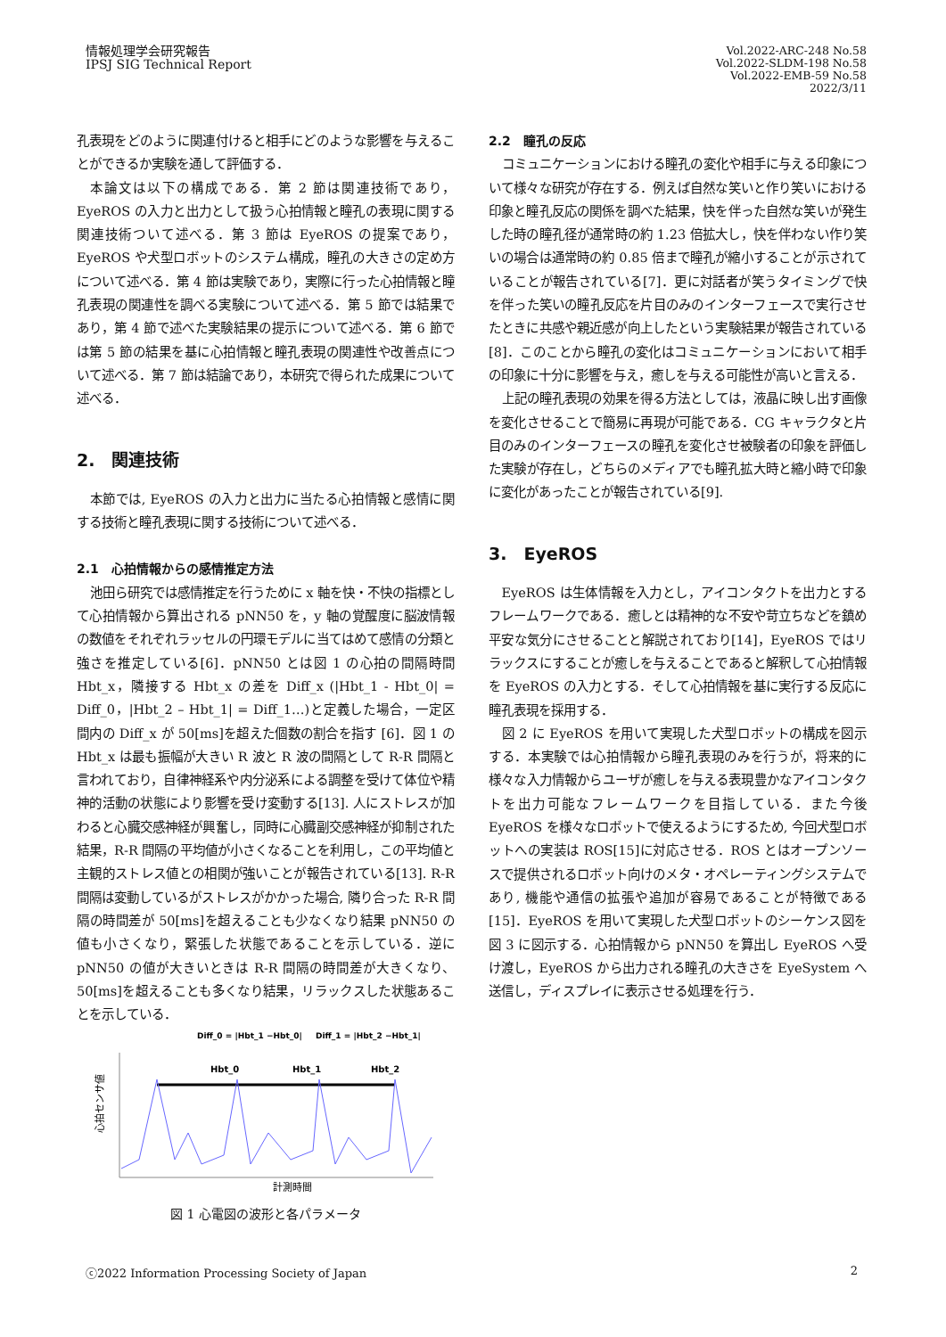情報処理学会研究報告
IPSJ SIG Technical Report
Vol.2022-ARC-248 No.58
Vol.2022-SLDM-198 No.58
Vol.2022-EMB-59 No.58
2022/3/11
孔表現をどのように関連付けると相手にどのような影響を与えることができるか実験を通して評価する．
本論文は以下の構成である．第 2 節は関連技術であり，EyeROS の入力と出力として扱う心拍情報と瞳孔の表現に関する関連技術ついて述べる．第 3 節は EyeROS の提案であり，EyeROS や犬型ロボットのシステム構成，瞳孔の大きさの定め方について述べる．第 4 節は実験であり，実際に行った心拍情報と瞳孔表現の関連性を調べる実験について述べる．第 5 節では結果であり，第 4 節で述べた実験結果の提示について述べる．第 6 節では第 5 節の結果を基に心拍情報と瞳孔表現の関連性や改善点について述べる．第 7 節は結論であり，本研究で得られた成果について述べる．
2.　関連技術
本節では, EyeROS の入力と出力に当たる心拍情報と感情に関する技術と瞳孔表現に関する技術について述べる．
2.1　心拍情報からの感情推定方法
池田ら研究では感情推定を行うために x 軸を快・不快の指標として心拍情報から算出される pNN50 を，y 軸の覚醒度に脳波情報の数値をそれぞれラッセルの円環モデルに当てはめて感情の分類と強さを推定している[6]．pNN50 とは図 1 の心拍の間隔時間 Hbt_x，隣接する Hbt_x の差を Diff_x (|Hbt_1 - Hbt_0| = Diff_0，|Hbt_2 – Hbt_1| = Diff_1…)と定義した場合，一定区間内の Diff_x が 50[ms]を超えた個数の割合を指す [6]．図 1 の Hbt_x は最も振幅が大きい R 波と R 波の間隔として R-R 間隔と言われており，自律神経系や内分泌系による調整を受けて体位や精神的活動の状態により影響を受け変動する[13]. 人にストレスが加わると心臓交感神経が興奮し，同時に心臓副交感神経が抑制された結果，R-R 間隔の平均値が小さくなることを利用し，この平均値と主観的ストレス値との相関が強いことが報告されている[13]. R-R 間隔は変動しているがストレスがかかった場合, 隣り合った R-R 間隔の時間差が 50[ms]を超えることも少なくなり結果 pNN50 の値も小さくなり，緊張した状態であることを示している．逆に pNN50 の値が大きいときは R-R 間隔の時間差が大きくなり、50[ms]を超えることも多くなり結果，リラックスした状態あることを示している．
Diff_0 = |Hbt_1 −Hbt_0|
Diff_1 = |Hbt_2 −Hbt_1|
Hbt_0
Hbt_1
Hbt_2
計測時間
心拍センサ値
図 1 心電図の波形と各パラメータ
2.2　瞳孔の反応
コミュニケーションにおける瞳孔の変化や相手に与える印象について様々な研究が存在する．例えば自然な笑いと作り笑いにおける印象と瞳孔反応の関係を調べた結果，快を伴った自然な笑いが発生した時の瞳孔径が通常時の約 1.23 倍拡大し，快を伴わない作り笑いの場合は通常時の約 0.85 倍まで瞳孔が縮小することが示されていることが報告されている[7]．更に対話者が笑うタイミングで快を伴った笑いの瞳孔反応を片目のみのインターフェースで実行させたときに共感や親近感が向上したという実験結果が報告されている[8]．このことから瞳孔の変化はコミュニケーションにおいて相手の印象に十分に影響を与え，癒しを与える可能性が高いと言える．
上記の瞳孔表現の効果を得る方法としては，液晶に映し出す画像を変化させることで簡易に再現が可能である．CG キャラクタと片目のみのインターフェースの瞳孔を変化させ被験者の印象を評価した実験が存在し，どちらのメディアでも瞳孔拡大時と縮小時で印象に変化があったことが報告されている[9].
3.　EyeROS
EyeROS は生体情報を入力とし，アイコンタクトを出力とするフレームワークである．癒しとは精神的な不安や苛立ちなどを鎮め平安な気分にさせることと解説されており[14]，EyeROS ではリラックスにすることが癒しを与えることであると解釈して心拍情報を EyeROS の入力とする．そして心拍情報を基に実行する反応に瞳孔表現を採用する．
図 2 に EyeROS を用いて実現した犬型ロボットの構成を図示する．本実験では心拍情報から瞳孔表現のみを行うが，将来的に様々な入力情報からユーザが癒しを与える表現豊かなアイコンタクトを出力可能なフレームワークを目指している．また今後 EyeROS を様々なロボットで使えるようにするため, 今回犬型ロボットへの実装は ROS[15]に対応させる．ROS とはオープンソースで提供されるロボット向けのメタ・オペレーティングシステムであり, 機能や通信の拡張や追加が容易であることが特徴である[15]．EyeROS を用いて実現した犬型ロボットのシーケンス図を図 3 に図示する．心拍情報から pNN50 を算出し EyeROS へ受け渡し，EyeROS から出力される瞳孔の大きさを EyeSystem へ送信し，ディスプレイに表示させる処理を行う．
ⓒ2022 Information Processing Society of Japan 2